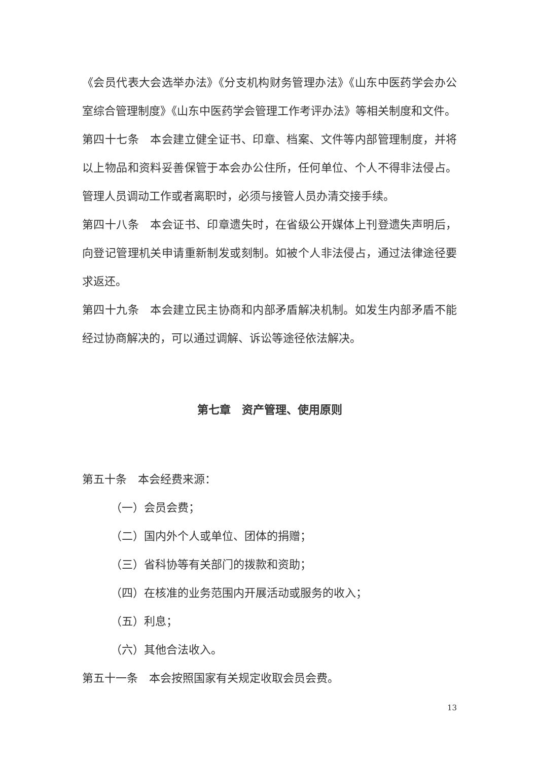《会员代表大会选举办法》《分支机构财务管理办法》《山东中医药学会办公室综合管理制度》《山东中医药学会管理工作考评办法》等相关制度和文件。
第四十七条　本会建立健全证书、印章、档案、文件等内部管理制度，并将以上物品和资料妥善保管于本会办公住所，任何单位、个人不得非法侵占。管理人员调动工作或者离职时，必须与接管人员办清交接手续。
第四十八条　本会证书、印章遗失时，在省级公开媒体上刊登遗失声明后，向登记管理机关申请重新制发或刻制。如被个人非法侵占，通过法律途径要求返还。
第四十九条　本会建立民主协商和内部矛盾解决机制。如发生内部矛盾不能经过协商解决的，可以通过调解、诉讼等途径依法解决。
第七章　资产管理、使用原则
第五十条　本会经费来源：
（一）会员会费；
（二）国内外个人或单位、团体的捐赠；
（三）省科协等有关部门的拨款和资助；
（四）在核准的业务范围内开展活动或服务的收入；
（五）利息；
（六）其他合法收入。
第五十一条　本会按照国家有关规定收取会员会费。
13